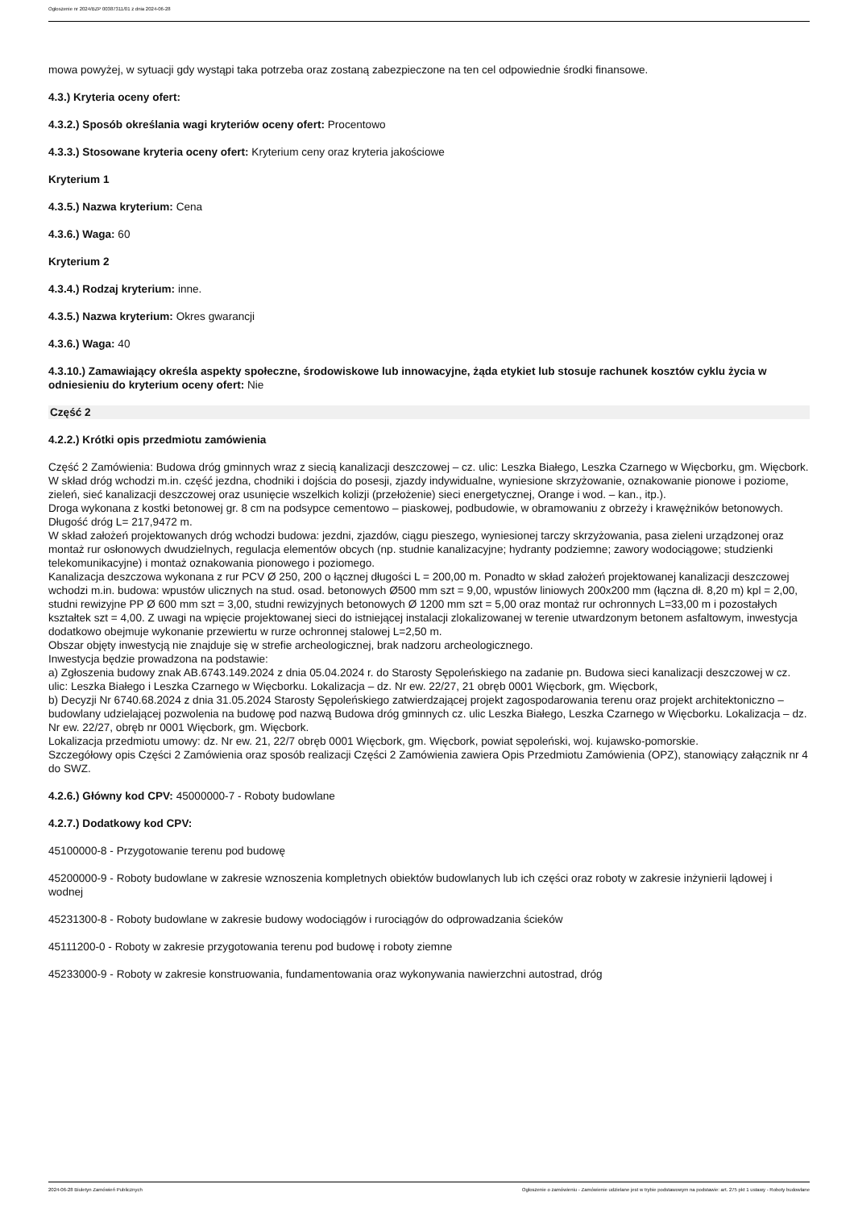Ogłoszenie nr 2024/BZP 00387311/01 z dnia 2024-06-28
mowa powyżej, w sytuacji gdy wystąpi taka potrzeba oraz zostaną zabezpieczone na ten cel odpowiednie środki finansowe.
4.3.) Kryteria oceny ofert:
4.3.2.) Sposób określania wagi kryteriów oceny ofert: Procentowo
4.3.3.) Stosowane kryteria oceny ofert: Kryterium ceny oraz kryteria jakościowe
Kryterium 1
4.3.5.) Nazwa kryterium: Cena
4.3.6.) Waga: 60
Kryterium 2
4.3.4.) Rodzaj kryterium: inne.
4.3.5.) Nazwa kryterium: Okres gwarancji
4.3.6.) Waga: 40
4.3.10.) Zamawiający określa aspekty społeczne, środowiskowe lub innowacyjne, żąda etykiet lub stosuje rachunek kosztów cyklu życia w odniesieniu do kryterium oceny ofert: Nie
Część 2
4.2.2.) Krótki opis przedmiotu zamówienia
Część 2 Zamówienia: Budowa dróg gminnych wraz z siecią kanalizacji deszczowej – cz. ulic: Leszka Białego, Leszka Czarnego w Więcborku, gm. Więcbork.
W skład dróg wchodzi m.in. część jezdna, chodniki i dojścia do posesji, zjazdy indywidualne, wyniesione skrzyżowanie, oznakowanie pionowe i poziome, zieleń, sieć kanalizacji deszczowej oraz usunięcie wszelkich kolizji (przełożenie) sieci energetycznej, Orange i wod. – kan., itp.).
Droga wykonana z kostki betonowej gr. 8 cm na podsypce cementowo – piaskowej, podbudowie, w obramowaniu z obrzeży i krawężników betonowych. Długość dróg L= 217,9472 m.
W skład założeń projektowanych dróg wchodzi budowa: jezdni, zjazdów, ciągu pieszego, wyniesionej tarczy skrzyżowania, pasa zieleni urządzonej oraz montaż rur osłonowych dwudzielnych, regulacja elementów obcych (np. studnie kanalizacyjne; hydranty podziemne; zawory wodociągowe; studzienki telekomunikacyjne) i montaż oznakowania pionowego i poziomego.
Kanalizacja deszczowa wykonana z rur PCV Ø 250, 200 o łącznej długości L = 200,00 m. Ponadto w skład założeń projektowanej kanalizacji deszczowej wchodzi m.in. budowa: wpustów ulicznych na stud. osad. betonowych Ø500 mm szt = 9,00, wpustów liniowych 200x200 mm (łączna dł. 8,20 m) kpl = 2,00, studni rewizyjne PP Ø 600 mm szt = 3,00, studni rewizyjnych betonowych Ø 1200 mm szt = 5,00 oraz montaż rur ochronnych L=33,00 m i pozostałych kształtek szt = 4,00. Z uwagi na wpięcie projektowanej sieci do istniejącej instalacji zlokalizowanej w terenie utwardzonym betonem asfaltowym, inwestycja dodatkowo obejmuje wykonanie przewiertu w rurze ochronnej stalowej L=2,50 m.
Obszar objęty inwestycją nie znajduje się w strefie archeologicznej, brak nadzoru archeologicznego.
Inwestycja będzie prowadzona na podstawie:
a) Zgłoszenia budowy znak AB.6743.149.2024 z dnia 05.04.2024 r. do Starosty Sępoleńskiego na zadanie pn. Budowa sieci kanalizacji deszczowej w cz. ulic: Leszka Białego i Leszka Czarnego w Więcborku. Lokalizacja – dz. Nr ew. 22/27, 21 obręb 0001 Więcbork, gm. Więcbork,
b) Decyzji Nr 6740.68.2024 z dnia 31.05.2024 Starosty Sępoleńskiego zatwierdzającej projekt zagospodarowania terenu oraz projekt architektoniczno – budowlany udzielającej pozwolenia na budowę pod nazwą Budowa dróg gminnych cz. ulic Leszka Białego, Leszka Czarnego w Więcborku. Lokalizacja – dz. Nr ew. 22/27, obręb nr 0001 Więcbork, gm. Więcbork.
Lokalizacja przedmiotu umowy: dz. Nr ew. 21, 22/7 obręb 0001 Więcbork, gm. Więcbork, powiat sępoleński, woj. kujawsko-pomorskie.
Szczegółowy opis Części 2 Zamówienia oraz sposób realizacji Części 2 Zamówienia zawiera Opis Przedmiotu Zamówienia (OPZ), stanowiący załącznik nr 4 do SWZ.
4.2.6.) Główny kod CPV: 45000000-7 - Roboty budowlane
4.2.7.) Dodatkowy kod CPV:
45100000-8 - Przygotowanie terenu pod budowę
45200000-9 - Roboty budowlane w zakresie wznoszenia kompletnych obiektów budowlanych lub ich części oraz roboty w zakresie inżynierii lądowej i wodnej
45231300-8 - Roboty budowlane w zakresie budowy wodociągów i rurociągów do odprowadzania ścieków
45111200-0 - Roboty w zakresie przygotowania terenu pod budowę i roboty ziemne
45233000-9 - Roboty w zakresie konstruowania, fundamentowania oraz wykonywania nawierzchni autostrad, dróg
2024-06-28 Biuletyn Zamówień Publicznych Ogłoszenie o zamówieniu - Zamówienie udzielane jest w trybie podstawowym na podstawie: art. 275 pkt 1 ustawy - Roboty budowlane